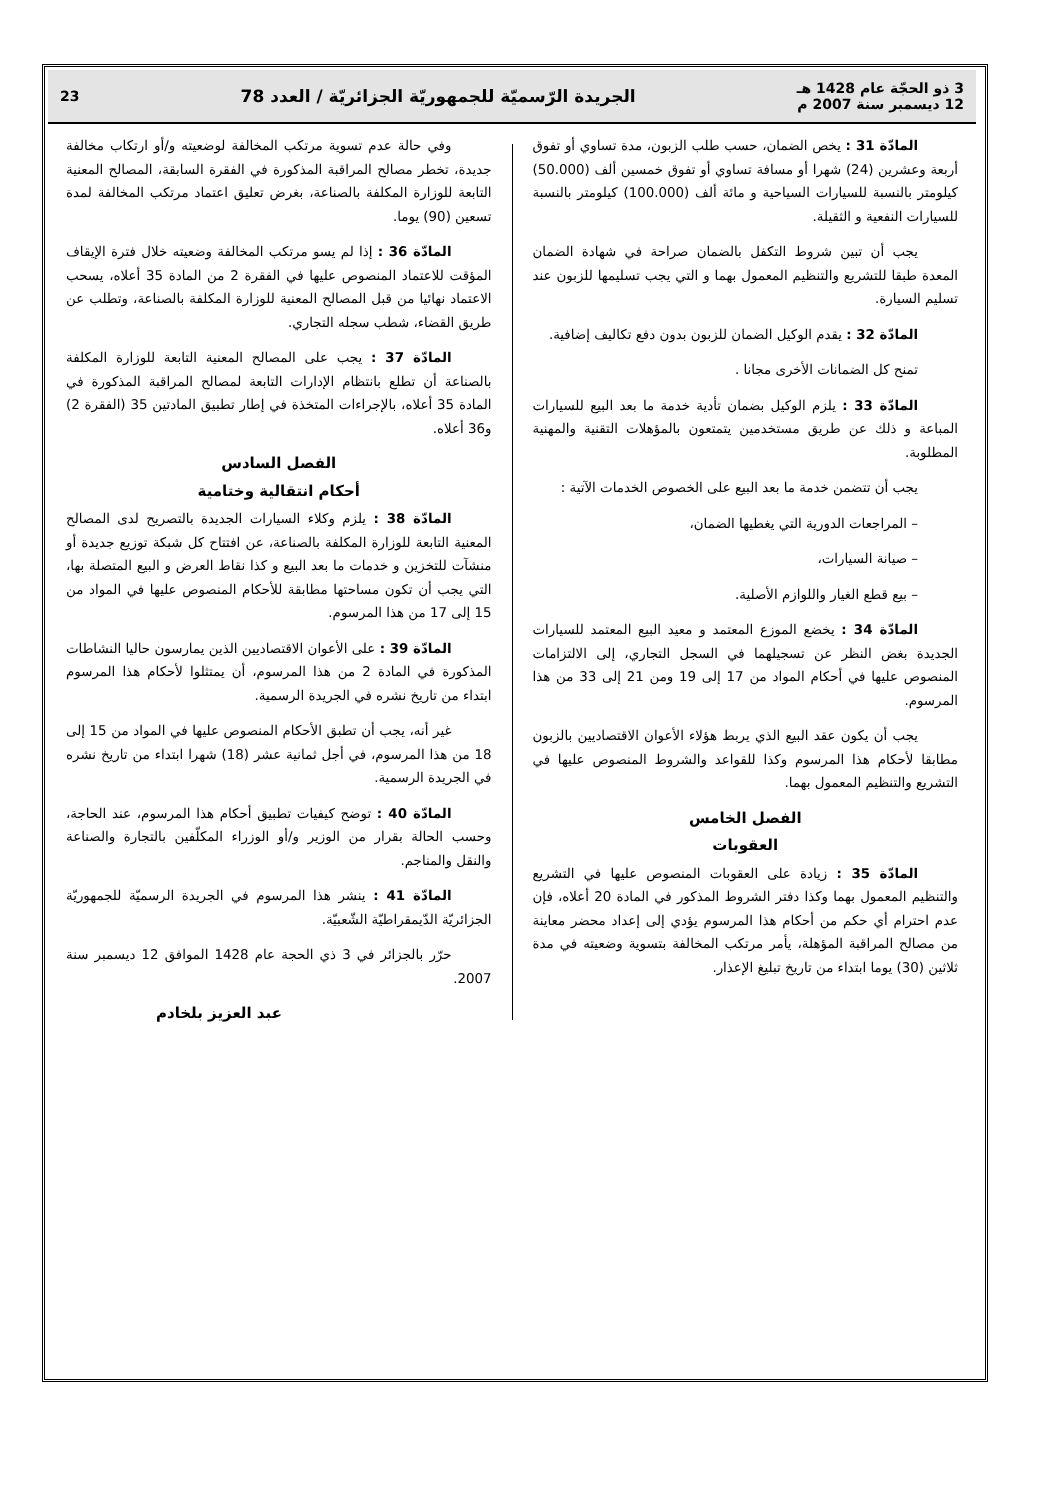3 ذو الحجّة عام 1428 هـ
12 ديسمبر سنة 2007 م
الجريدة الرّسميّة للجمهوريّة الجزائريّة / العدد 78
23
المادّة 31 : يخص الضمان، حسب طلب الزبون، مدة تساوي أو تفوق أربعة وعشرين (24) شهرا أو مسافة تساوي أو تفوق خمسين ألف (50.000) كيلومتر بالنسبة للسيارات السياحية و مائة ألف (100.000) كيلومتر بالنسبة للسيارات النفعية و الثقيلة.
يجب أن تبين شروط التكفل بالضمان صراحة في شهادة الضمان المعدة طبقا للتشريع والتنظيم المعمول بهما و التي يجب تسليمها للزبون عند تسليم السيارة.
المادّة 32 : يقدم الوكيل الضمان للزبون بدون دفع تكاليف إضافية.
تمنح كل الضمانات الأخرى مجانا .
المادّة 33 : يلزم الوكيل بضمان تأدية خدمة ما بعد البيع للسيارات المباعة و ذلك عن طريق مستخدمين يتمتعون بالمؤهلات التقنية والمهنية المطلوبة.
يجب أن تتضمن خدمة ما بعد البيع على الخصوص الخدمات الآتية :
– المراجعات الدورية التي يغطيها الضمان،
– صيانة السيارات،
– بيع قطع الغيار واللوازم الأصلية.
المادّة 34 : يخضع الموزع المعتمد و معيد البيع المعتمد للسيارات الجديدة بغض النظر عن تسجيلهما في السجل التجاري، إلى الالتزامات المنصوص عليها في أحكام المواد من 17 إلى 19 ومن 21 إلى 33 من هذا المرسوم.
يجب أن يكون عقد البيع الذي يربط هؤلاء الأعوان الاقتصاديين بالزبون مطابقا لأحكام هذا المرسوم وكذا للقواعد والشروط المنصوص عليها في التشريع والتنظيم المعمول بهما.
الفصل الخامس
العقوبات
المادّة 35 : زيادة على العقوبات المنصوص عليها في التشريع والتنظيم المعمول بهما وكذا دفتر الشروط المذكور في المادة 20 أعلاه، فإن عدم احترام أي حكم من أحكام هذا المرسوم يؤدي إلى إعداد محضر معاينة من مصالح المراقبة المؤهلة، يأمر مرتكب المخالفة بتسوية وضعيته في مدة ثلاثين (30) يوما ابتداء من تاريخ تبليغ الإعذار.
وفي حالة عدم تسوية مرتكب المخالفة لوضعيته و/أو ارتكاب مخالفة جديدة، تخطر مصالح المراقبة المذكورة في الفقرة السابقة، المصالح المعنية التابعة للوزارة المكلفة بالصناعة، بغرض تعليق اعتماد مرتكب المخالفة لمدة تسعين (90) يوما.
المادّة 36 : إذا لم يسو مرتكب المخالفة وضعيته خلال فترة الإيقاف المؤقت للاعتماد المنصوص عليها في الفقرة 2 من المادة 35 أعلاه، يسحب الاعتماد نهائيا من قبل المصالح المعنية للوزارة المكلفة بالصناعة، وتطلب عن طريق القضاء، شطب سجله التجاري.
المادّة 37 : يجب على المصالح المعنية التابعة للوزارة المكلفة بالصناعة أن تطلع بانتظام الإدارات التابعة لمصالح المراقبة المذكورة في المادة 35 أعلاه، بالإجراءات المتخذة في إطار تطبيق المادتين 35 (الفقرة 2) و36 أعلاه.
الفصل السادس
أحكام انتقالية وختامية
المادّة 38 : يلزم وكلاء السيارات الجديدة بالتصريح لدى المصالح المعنية التابعة للوزارة المكلفة بالصناعة، عن افتتاح كل شبكة توزيع جديدة أو منشآت للتخزين و خدمات ما بعد البيع و كذا نقاط العرض و البيع المتصلة بها، التي يجب أن تكون مساحتها مطابقة للأحكام المنصوص عليها في المواد من 15 إلى 17 من هذا المرسوم.
المادّة 39 : على الأعوان الاقتصاديين الذين يمارسون حاليا النشاطات المذكورة في المادة 2 من هذا المرسوم، أن يمتثلوا لأحكام هذا المرسوم ابتداء من تاريخ نشره في الجريدة الرسمية.
غير أنه، يجب أن تطبق الأحكام المنصوص عليها في المواد من 15 إلى 18 من هذا المرسوم، في أجل ثمانية عشر (18) شهرا ابتداء من تاريخ نشره في الجريدة الرسمية.
المادّة 40 : توضح كيفيات تطبيق أحكام هذا المرسوم، عند الحاجة، وحسب الحالة بقرار من الوزير و/أو الوزراء المكلّفين بالتجارة والصناعة والنقل والمناجم.
المادّة 41 : ينشر هذا المرسوم في الجريدة الرسميّة للجمهوريّة الجزائريّة الدّيمقراطيّة الشّعبيّة.
حرّر بالجزائر في 3 ذي الحجة عام 1428 الموافق 12 ديسمبر سنة 2007.
عبد العزيز بلخادم